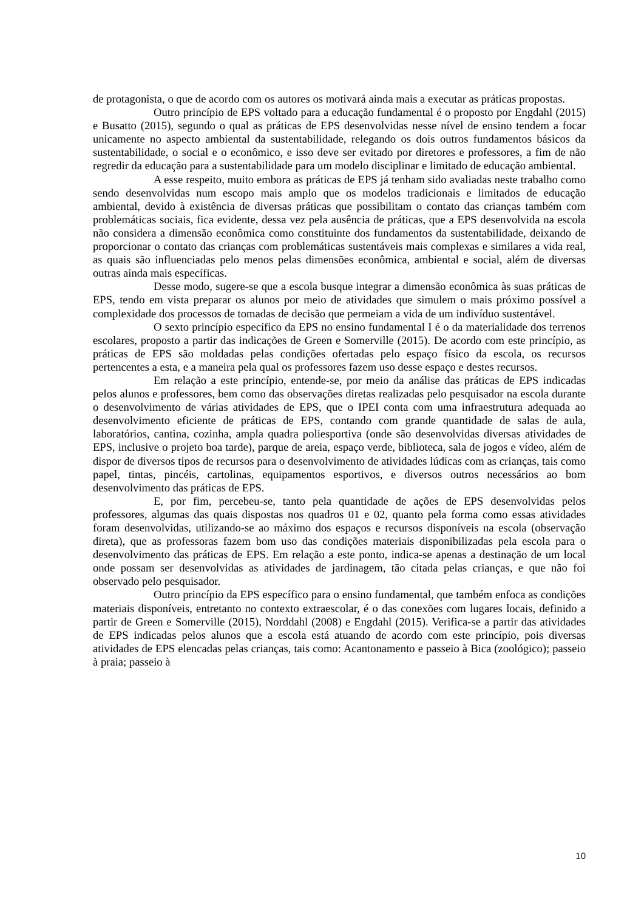de protagonista, o que de acordo com os autores os motivará ainda mais a executar as práticas propostas.
Outro princípio de EPS voltado para a educação fundamental é o proposto por Engdahl (2015) e Busatto (2015), segundo o qual as práticas de EPS desenvolvidas nesse nível de ensino tendem a focar unicamente no aspecto ambiental da sustentabilidade, relegando os dois outros fundamentos básicos da sustentabilidade, o social e o econômico, e isso deve ser evitado por diretores e professores, a fim de não regredir da educação para a sustentabilidade para um modelo disciplinar e limitado de educação ambiental.
A esse respeito, muito embora as práticas de EPS já tenham sido avaliadas neste trabalho como sendo desenvolvidas num escopo mais amplo que os modelos tradicionais e limitados de educação ambiental, devido à existência de diversas práticas que possibilitam o contato das crianças também com problemáticas sociais, fica evidente, dessa vez pela ausência de práticas, que a EPS desenvolvida na escola não considera a dimensão econômica como constituinte dos fundamentos da sustentabilidade, deixando de proporcionar o contato das crianças com problemáticas sustentáveis mais complexas e similares a vida real, as quais são influenciadas pelo menos pelas dimensões econômica, ambiental e social, além de diversas outras ainda mais específicas.
Desse modo, sugere-se que a escola busque integrar a dimensão econômica às suas práticas de EPS, tendo em vista preparar os alunos por meio de atividades que simulem o mais próximo possível a complexidade dos processos de tomadas de decisão que permeiam a vida de um indivíduo sustentável.
O sexto princípio específico da EPS no ensino fundamental I é o da materialidade dos terrenos escolares, proposto a partir das indicações de Green e Somerville (2015). De acordo com este princípio, as práticas de EPS são moldadas pelas condições ofertadas pelo espaço físico da escola, os recursos pertencentes a esta, e a maneira pela qual os professores fazem uso desse espaço e destes recursos.
Em relação a este princípio, entende-se, por meio da análise das práticas de EPS indicadas pelos alunos e professores, bem como das observações diretas realizadas pelo pesquisador na escola durante o desenvolvimento de várias atividades de EPS, que o IPEI conta com uma infraestrutura adequada ao desenvolvimento eficiente de práticas de EPS, contando com grande quantidade de salas de aula, laboratórios, cantina, cozinha, ampla quadra poliesportiva (onde são desenvolvidas diversas atividades de EPS, inclusive o projeto boa tarde), parque de areia, espaço verde, biblioteca, sala de jogos e vídeo, além de dispor de diversos tipos de recursos para o desenvolvimento de atividades lúdicas com as crianças, tais como papel, tintas, pincéis, cartolinas, equipamentos esportivos, e diversos outros necessários ao bom desenvolvimento das práticas de EPS.
E, por fim, percebeu-se, tanto pela quantidade de ações de EPS desenvolvidas pelos professores, algumas das quais dispostas nos quadros 01 e 02, quanto pela forma como essas atividades foram desenvolvidas, utilizando-se ao máximo dos espaços e recursos disponíveis na escola (observação direta), que as professoras fazem bom uso das condições materiais disponibilizadas pela escola para o desenvolvimento das práticas de EPS. Em relação a este ponto, indica-se apenas a destinação de um local onde possam ser desenvolvidas as atividades de jardinagem, tão citada pelas crianças, e que não foi observado pelo pesquisador.
Outro princípio da EPS específico para o ensino fundamental, que também enfoca as condições materiais disponíveis, entretanto no contexto extraescolar, é o das conexões com lugares locais, definido a partir de Green e Somerville (2015), Norddahl (2008) e Engdahl (2015). Verifica-se a partir das atividades de EPS indicadas pelos alunos que a escola está atuando de acordo com este princípio, pois diversas atividades de EPS elencadas pelas crianças, tais como: Acantonamento e passeio à Bica (zoológico); passeio à praia; passeio à
10